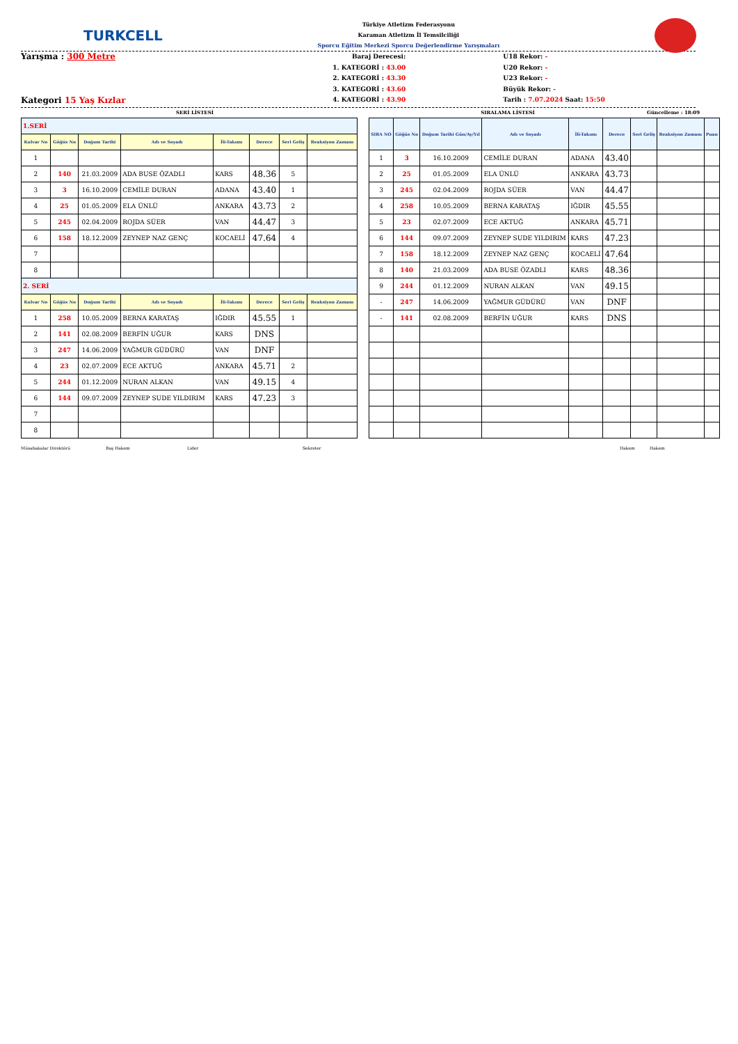TURKCELL
Türkiye Atletizm Federasyonu
Karaman Atletizm İl Temsilciliği
Sporcu Eğitim Merkezi Sporcu Değerlendirme Yarışmaları
Yarışma : 300 Metre
Kategori 15 Yaş Kızlar
Baraj Derecesi:
1. KATEGORİ : 43.00
2. KATEGORİ : 43.30
3. KATEGORİ : 43.60
4. KATEGORİ : 43.90
U18 Rekor: -
U20 Rekor: -
U23 Rekor: -
Büyük Rekor: -
Tarih : 7.07.2024 Saat: 15:50
SERİ LİSTESİ SIRALAMA LİSTESİ Güncelleme : 18:09
| 1.SERİ | | | | | | | |
| Kulvar No | Göğüs No | Doğum Tarihi | Adı ve Soyadı | İli-Takımı | Derece | Seri Geliş | Reaksiyon Zamanı |
| 1 | | | | | | | |
| 2 | 140 | 21.03.2009 | ADA BUSE ÖZADLI | KARS | 48.36 | 5 | |
| 3 | 3 | 16.10.2009 | CEMİLE DURAN | ADANA | 43.40 | 1 | |
| 4 | 25 | 01.05.2009 | ELA ÜNLÜ | ANKARA | 43.73 | 2 | |
| 5 | 245 | 02.04.2009 | ROJDA SÜER | VAN | 44.47 | 3 | |
| 6 | 158 | 18.12.2009 | ZEYNEP NAZ GENÇ | KOCAELİ | 47.64 | 4 | |
| 7 | | | | | | | |
| 8 | | | | | | | |
| 2. SERİ | | | | | | | |
| Kulvar No | Göğüs No | Doğum Tarihi | Adı ve Soyadı | İli-Takımı | Derece | Seri Geliş | Reaksiyon Zamanı |
| 1 | 258 | 10.05.2009 | BERNA KARATAŞ | IĞDIR | 45.55 | 1 | |
| 2 | 141 | 02.08.2009 | BERFİN UĞUR | KARS | DNS | | |
| 3 | 247 | 14.06.2009 | YAĞMUR GÜDÜRÜ | VAN | DNF | | |
| 4 | 23 | 02.07.2009 | ECE AKTUĞ | ANKARA | 45.71 | 2 | |
| 5 | 244 | 01.12.2009 | NURAN ALKAN | VAN | 49.15 | 4 | |
| 6 | 144 | 09.07.2009 | ZEYNEP SUDE YILDIRIM | KARS | 47.23 | 3 | |
| 7 | | | | | | | |
| 8 | | | | | | | |
| SIRA NO | Göğüs No | Doğum Tarihi Gün/Ay/Yıl | Adı ve Soyadı | İli-Takımı | Derece | Seri Geliş | Reaksiyon Zamanı | Puan |
| --- | --- | --- | --- | --- | --- | --- | --- | --- |
| 1 | 3 | 16.10.2009 | CEMİLE DURAN | ADANA | 43.40 | | | |
| 2 | 25 | 01.05.2009 | ELA ÜNLÜ | ANKARA | 43.73 | | | |
| 3 | 245 | 02.04.2009 | ROJDA SÜER | VAN | 44.47 | | | |
| 4 | 258 | 10.05.2009 | BERNA KARATAŞ | IĞDIR | 45.55 | | | |
| 5 | 23 | 02.07.2009 | ECE AKTUĞ | ANKARA | 45.71 | | | |
| 6 | 144 | 09.07.2009 | ZEYNEP SUDE YILDIRIM | KARS | 47.23 | | | |
| 7 | 158 | 18.12.2009 | ZEYNEP NAZ GENÇ | KOCAELİ | 47.64 | | | |
| 8 | 140 | 21.03.2009 | ADA BUSE ÖZADLI | KARS | 48.36 | | | |
| 9 | 244 | 01.12.2009 | NURAN ALKAN | VAN | 49.15 | | | |
| - | 247 | 14.06.2009 | YAĞMUR GÜDÜRÜ | VAN | DNF | | | |
| - | 141 | 02.08.2009 | BERFİN UĞUR | KARS | DNS | | | |
Müsabakalar Direktörü Baş Hakem Lider Sekreter Hakem Hakem